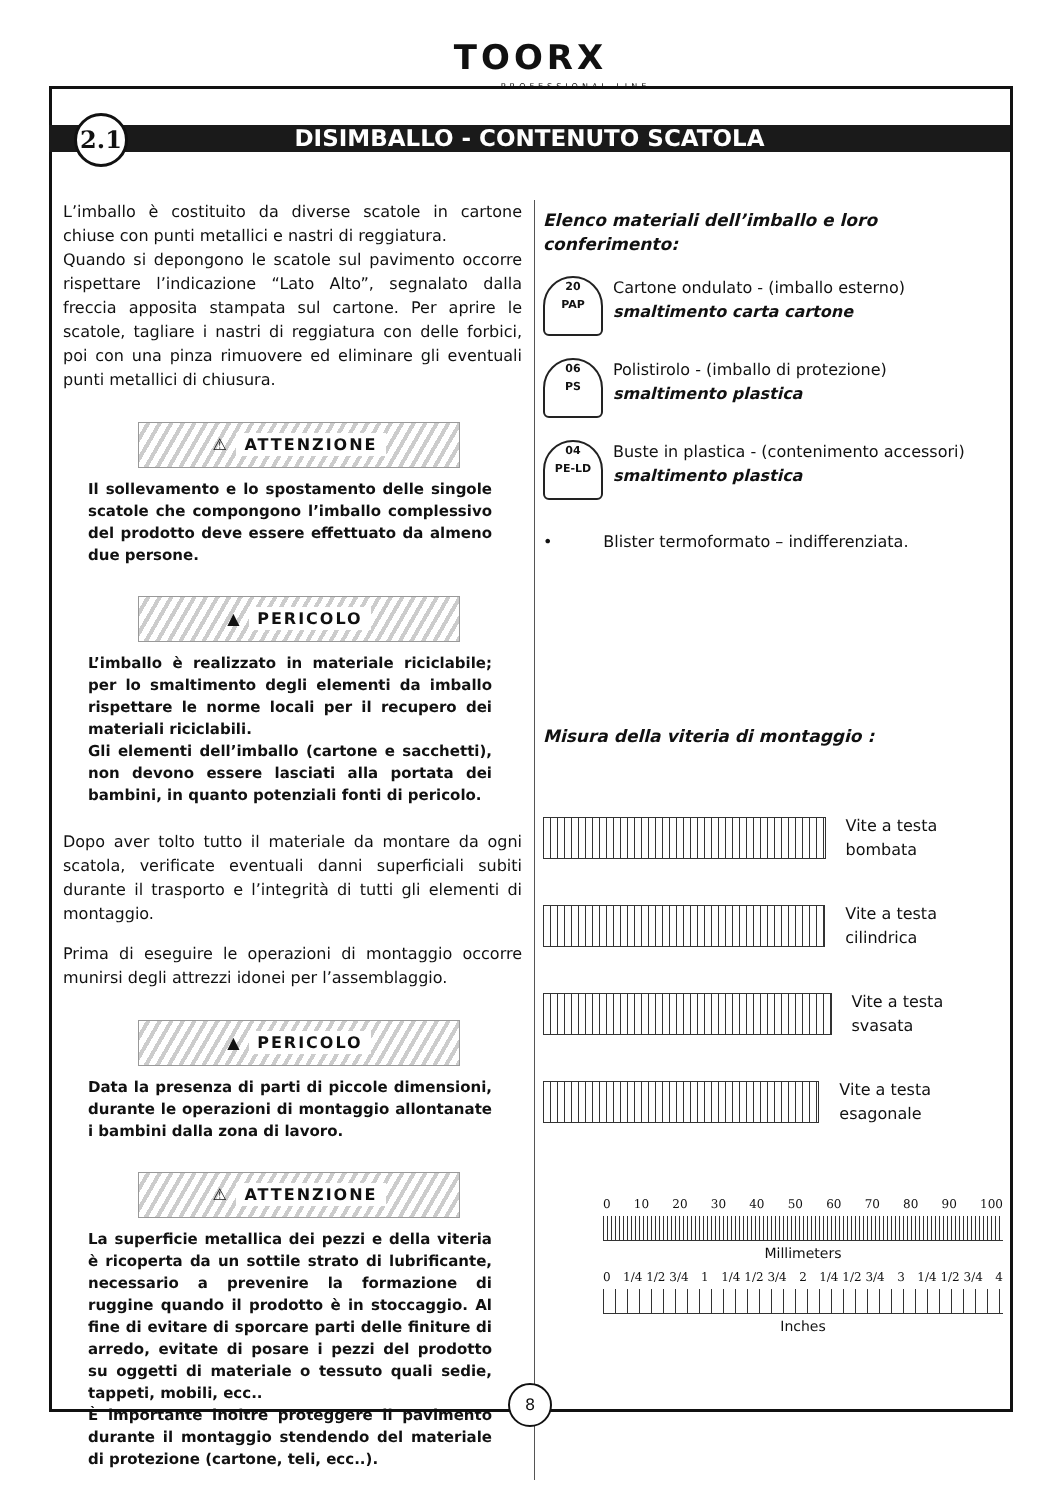TOORX
PROFESSIONAL LINE
DISIMBALLO - CONTENUTO SCATOLA 2.1
L’imballo è costituito da diverse scatole in cartone chiuse con punti metallici e nastri di reggiatura.
Quando si depongono le scatole sul pavimento occorre rispettare l’indicazione “Lato Alto”, segnalato dalla freccia apposita stampata sul cartone. Per aprire le scatole, tagliare i nastri di reggiatura con delle forbici, poi con una pinza rimuovere ed eliminare gli eventuali punti metallici di chiusura.
⚠ ATTENZIONE
Il sollevamento e lo spostamento delle singole scatole che compongono l’imballo complessivo del prodotto deve essere effettuato da almeno due persone.
▲ PERICOLO
L’imballo è realizzato in materiale riciclabile; per lo smaltimento degli elementi da imballo rispettare le norme locali per il recupero dei materiali riciclabili.
Gli elementi dell’imballo (cartone e sacchetti), non devono essere lasciati alla portata dei bambini, in quanto potenziali fonti di pericolo.
Dopo aver tolto tutto il materiale da montare da ogni scatola, verificate eventuali danni superficiali subiti durante il trasporto e l’integrità di tutti gli elementi di montaggio.
Prima di eseguire le operazioni di montaggio occorre munirsi degli attrezzi idonei per l’assemblaggio.
▲ PERICOLO
Data la presenza di parti di piccole dimensioni, durante le operazioni di montaggio allontanate i bambini dalla zona di lavoro.
⚠ ATTENZIONE
La superficie metallica dei pezzi e della viteria è ricoperta da un sottile strato di lubrificante, necessario a prevenire la formazione di ruggine quando il prodotto è in stoccaggio. Al fine di evitare di sporcare parti delle finiture di arredo, evitate di posare i pezzi del prodotto su oggetti di materiale o tessuto quali sedie, tappeti, mobili, ecc..
È importante inoltre proteggere il pavimento durante il montaggio stendendo del materiale di protezione (cartone, teli, ecc..).
Elenco materiali dell’imballo e loro conferimento:
20
PAP
Cartone ondulato - (imballo esterno)
smaltimento carta cartone
06
PS
Polistirolo - (imballo di protezione)
smaltimento plastica
04
PE-LD
Buste in plastica - (contenimento accessori)
smaltimento plastica
• Blister termoformato – indifferenziata.
Misura della viteria di montaggio :
Vite a testa bombata
Vite a testa cilindrica
Vite a testa svasata
Vite a testa esagonale
0 10 20 30 40 50 60 70 80 90 100
Millimeters
0 1/4 1/2 3/4 1 1/4 1/2 3/4 2 1/4 1/2 3/4 3 1/4 1/2 3/4 4
Inches
8